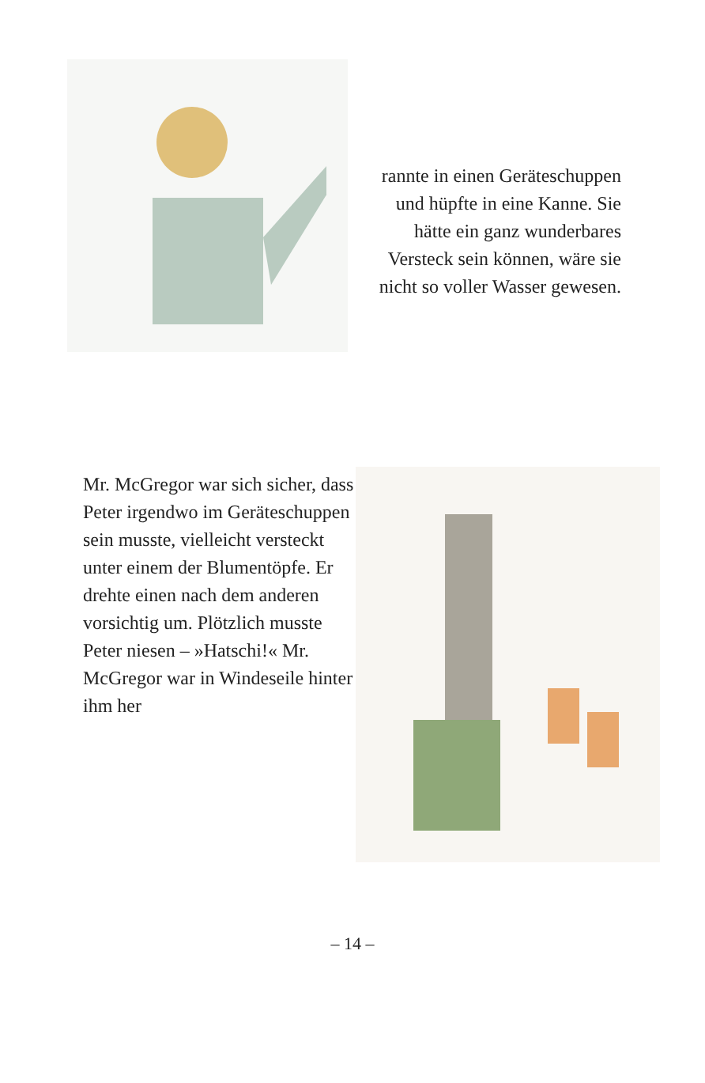rannte in einen Geräte­schuppen und hüpfte in eine Kanne. Sie hätte ein ganz wunderbares Versteck sein können, wäre sie nicht so voller Wasser gewesen.
Mr. McGregor war sich sicher, dass Peter irgendwo im Geräteschuppen sein musste, vielleicht versteckt unter einem der Blumentöpfe. Er drehte einen nach dem anderen vorsichtig um. Plötzlich musste Peter niesen – »Hatschi!« Mr. McGregor war in Windeseile hinter ihm her
– 14 –